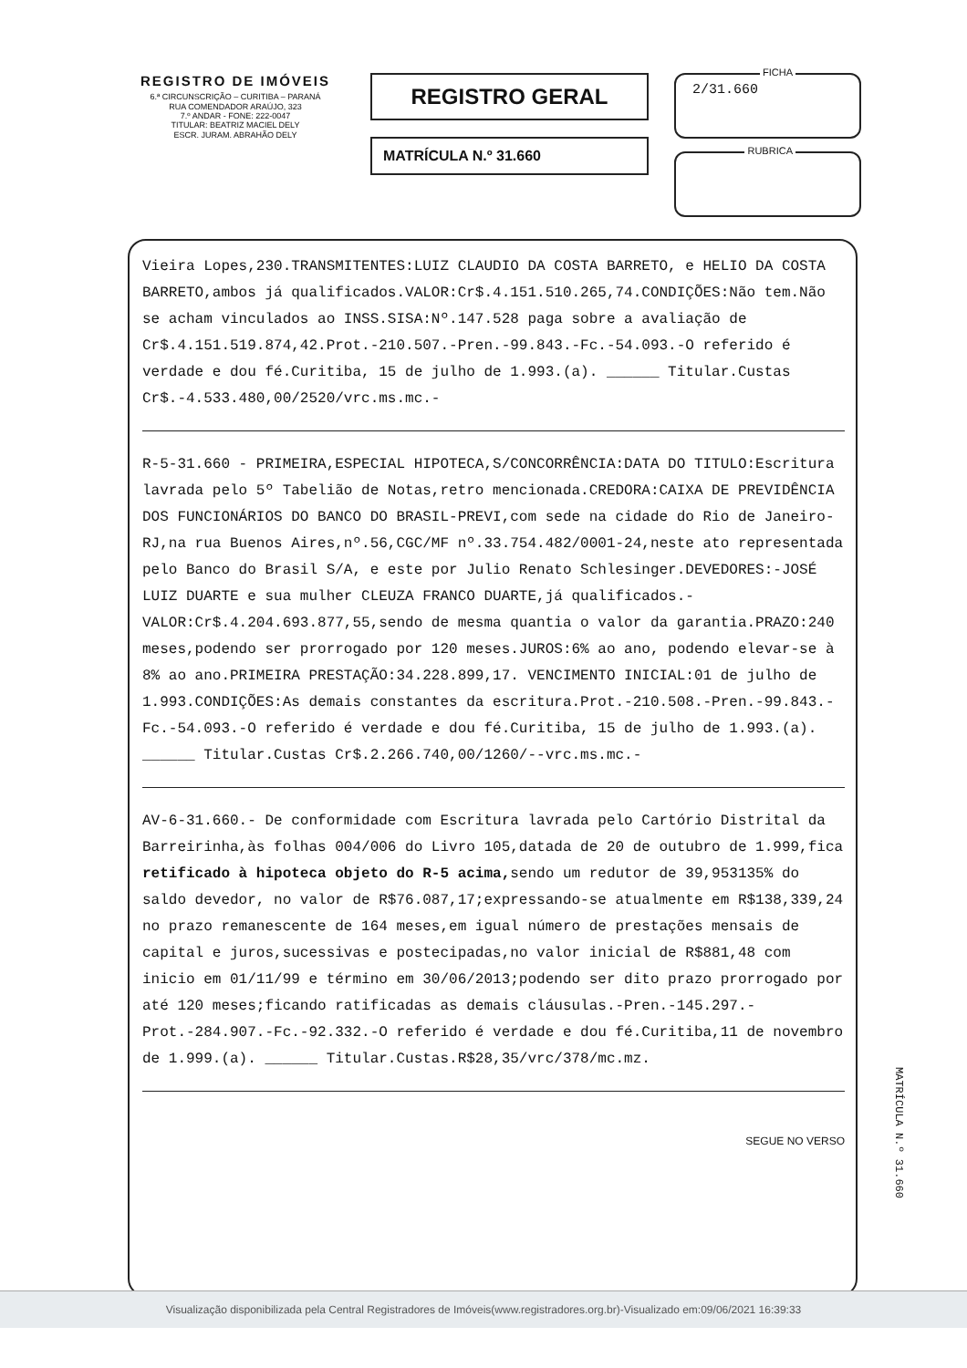REGISTRO DE IMÓVEIS
6.ª CIRCUNSCRIÇÃO – CURITIBA – PARANÁ
RUA COMENDADOR ARAÚJO, 323
7.º ANDAR - FONE: 222-0047
TITULAR: BEATRIZ MACIEL DELY
ESCR. JURAM. ABRAHÃO DELY
REGISTRO GERAL
MATRÍCULA N.º 31.660
FICHA
2/31.660
RUBRICA
Vieira Lopes,230.TRANSMITENTES:LUIZ CLAUDIO DA COSTA BARRETO, e HELIO DA COSTA BARRETO,ambos já qualificados.VALOR:Cr$.4.151.510.265,74.CONDIÇÕES:Não tem.Não se acham vinculados ao INSS.SISA:Nº.147.528 paga sobre a avaliação de Cr$.4.151.519.874,42.Prot.-210.507.-Pren.-99.843.-Fc.-54.093.-O referido é verdade e dou fé.Curitiba, 15 de julho de 1.993.(a). ______ Titular.Custas Cr$.-4.533.480,00/2520/vrc.ms.mc.-
R-5-31.660 - PRIMEIRA,ESPECIAL HIPOTECA,S/CONCORRÊNCIA:DATA DO TITULO:Escritura lavrada pelo 5º Tabelião de Notas,retro mencionada.CREDORA:CAIXA DE PREVIDÊNCIA DOS FUNCIONÁRIOS DO BANCO DO BRASIL-PREVI,com sede na cidade do Rio de Janeiro-RJ,na rua Buenos Aires,nº.56,CGC/MF nº.33.754.482/0001-24,neste ato representada pelo Banco do Brasil S/A, e este por Julio Renato Schlesinger.DEVEDORES:-JOSÉ LUIZ DUARTE e sua mulher CLEUZA FRANCO DUARTE,já qualificados.-VALOR:Cr$.4.204.693.877,55,sendo de mesma quantia o valor da garantia.PRAZO:240 meses,podendo ser prorrogado por 120 meses.JUROS:6% ao ano, podendo elevar-se à 8% ao ano.PRIMEIRA PRESTAÇÃO:34.228.899,17. VENCIMENTO INICIAL:01 de julho de 1.993.CONDIÇÕES:As demais constantes da escritura.Prot.-210.508.-Pren.-99.843.-Fc.-54.093.-O referido é verdade e dou fé.Curitiba, 15 de julho de 1.993.(a). ______ Titular.Custas Cr$.2.266.740,00/1260/--vrc.ms.mc.-
AV-6-31.660.- De conformidade com Escritura lavrada pelo Cartório Distrital da Barreirinha,às folhas 004/006 do Livro 105,datada de 20 de outubro de 1.999,fica retificado à hipoteca objeto do R-5 acima, sendo um redutor de 39,953135% do saldo devedor, no valor de R$76.087,17;expressando-se atualmente em R$138,339,24 no prazo remanescente de 164 meses,em igual número de prestações mensais de capital e juros,sucessivas e postecipadas,no valor inicial de R$881,48 com inicio em 01/11/99 e término em 30/06/2013;podendo ser dito prazo prorrogado por até 120 meses;ficando ratificadas as demais cláusulas.-Pren.-145.297.-Prot.-284.907.-Fc.-92.332.-O referido é verdade e dou fé.Curitiba,11 de novembro de 1.999.(a). ______ Titular.Custas.R$28,35/vrc/378/mc.mz.
SEGUE NO VERSO
MATRÍCULA N.º 31.660
Visualização disponibilizada pela Central Registradores de Imóveis(www.registradores.org.br)-Visualizado em:09/06/2021 16:39:33